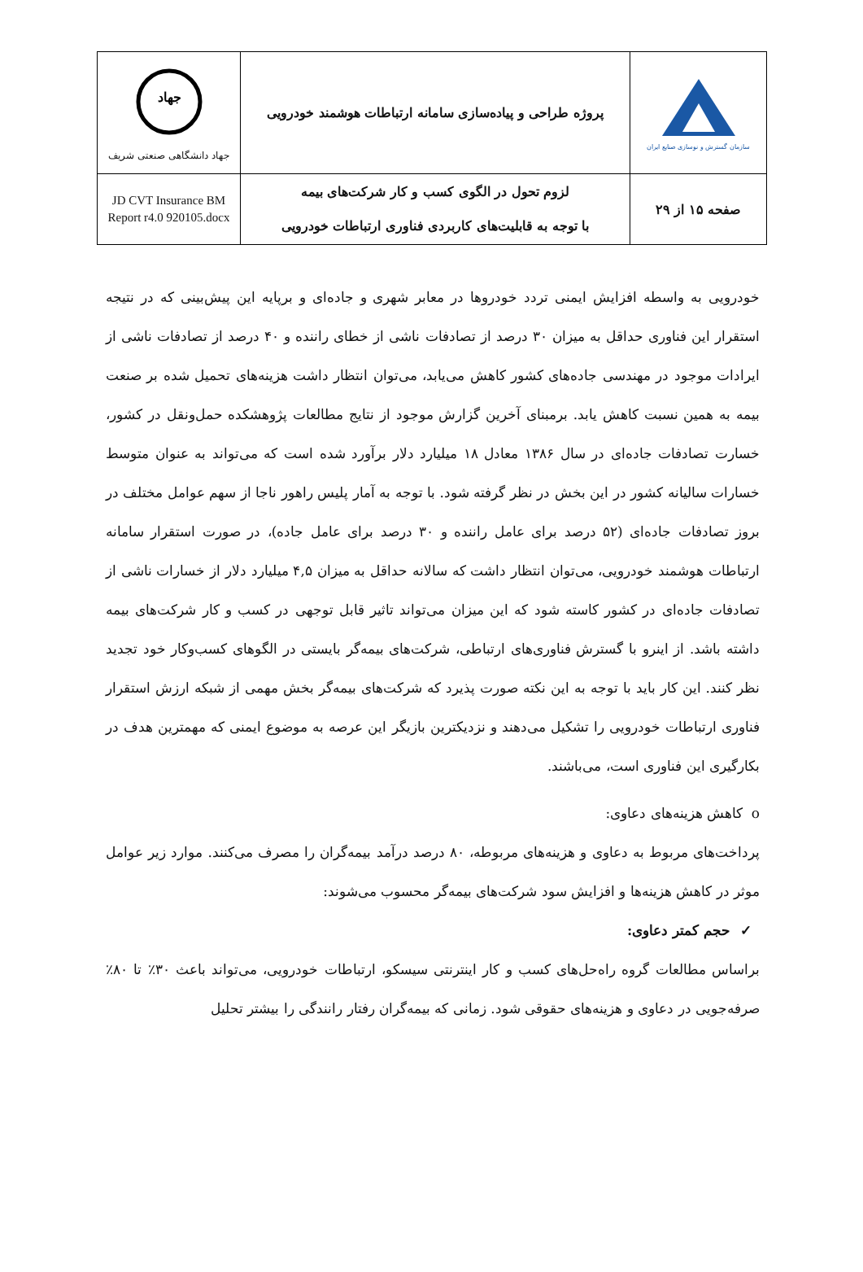| جهاد جهاد دانشگاهی صنعتی شریف | پروژه طراحی و پیاده‌سازی سامانه ارتباطات هوشمند خودرویی | سازمان گسترش و نوسازی صنایع ایران |
| JD CVT Insurance BM Report r4.0 920105.docx | لزوم تحول در الگوی کسب و کار شرکت‌های بیمه با توجه به قابلیت‌های کاربردی فناوری ارتباطات خودرویی | صفحه ۱۵ از ۲۹ |
خودرویی به واسطه افزایش ایمنی تردد خودروها در معابر شهری و جاده‌ای و برپایه این پیش‌بینی که در نتیجه استقرار این فناوری حداقل به میزان ۳۰ درصد از تصادفات ناشی از خطای راننده و ۴۰ درصد از تصادفات ناشی از ایرادات موجود در مهندسی جاده‌های کشور کاهش می‌یابد، می‌توان انتظار داشت هزینه‌های تحمیل شده بر صنعت بیمه به همین نسبت کاهش یابد. برمبنای آخرین گزارش موجود از نتایج مطالعات پژوهشکده حمل‌ونقل در کشور، خسارت تصادفات جاده‌ای در سال ۱۳۸۶ معادل ۱۸ میلیارد دلار برآورد شده است که می‌تواند به عنوان متوسط خسارات سالیانه کشور در این بخش در نظر گرفته شود. با توجه به آمار پلیس راهور ناجا از سهم عوامل مختلف در بروز تصادفات جاده‌ای (۵۲ درصد برای عامل راننده و ۳۰ درصد برای عامل جاده)، در صورت استقرار سامانه ارتباطات هوشمند خودرویی، می‌توان انتظار داشت که سالانه حداقل به میزان ۴,۵ میلیارد دلار از خسارات ناشی از تصادفات جاده‌ای در کشور کاسته شود که این میزان می‌تواند تاثیر قابل توجهی در کسب و کار شرکت‌های بیمه داشته باشد. از اینرو با گسترش فناوری‌های ارتباطی، شرکت‌های بیمه‌گر بایستی در الگوهای کسب‌وکار خود تجدید نظر کنند. این کار باید با توجه به این نکته صورت پذیرد که شرکت‌های بیمه‌گر بخش مهمی از شبکه ارزش استقرار فناوری ارتباطات خودرویی را تشکیل می‌دهند و نزدیکترین بازیگر این عرصه به موضوع ایمنی که مهمترین هدف در بکارگیری این فناوری است، می‌باشند.
o کاهش هزینه‌های دعاوی:
پرداخت‌های مربوط به دعاوی و هزینه‌های مربوطه، ۸۰ درصد درآمد بیمه‌گران را مصرف می‌کنند. موارد زیر عوامل موثر در کاهش هزینه‌ها و افزایش سود شرکت‌های بیمه‌گر محسوب می‌شوند:
✓ حجم کمتر دعاوی:
براساس مطالعات گروه راه‌حل‌های کسب و کار اینترنتی سیسکو، ارتباطات خودرویی، می‌تواند باعث ۳۰٪ تا ۸۰٪ صرفه‌جویی در دعاوی و هزینه‌های حقوقی شود. زمانی که بیمه‌گران رفتار رانندگی را بیشتر تحلیل